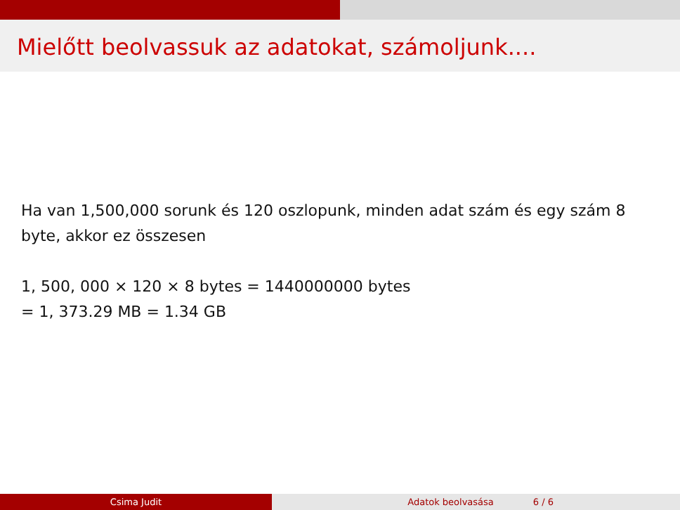Mielőtt beolvassuk az adatokat, számoljunk....
Ha van 1,500,000 sorunk és 120 oszlopunk, minden adat szám és egy szám 8 byte, akkor ez összesen
1, 500, 000 × 120 × 8 bytes = 1440000000 bytes
= 1, 373.29 MB = 1.34 GB
Csima Judit Adatok beolvasása 6 / 6